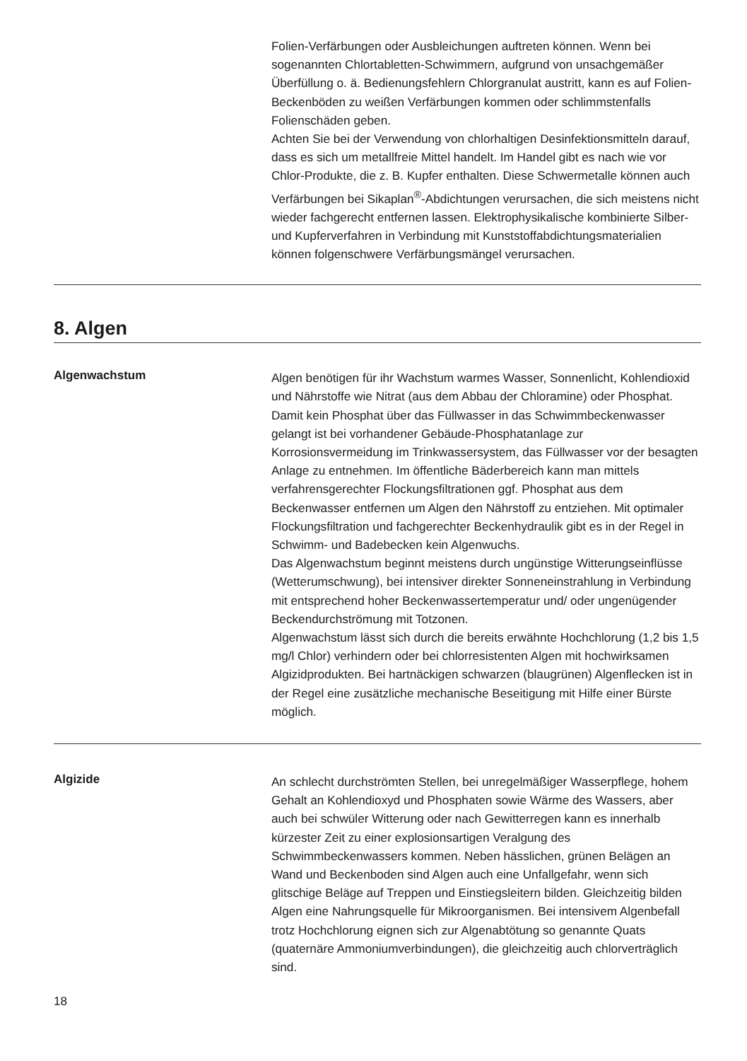Folien-Verfärbungen oder Ausbleichungen auftreten können. Wenn bei sogenannten Chlortabletten-Schwimmern, aufgrund von unsachgemäßer Überfüllung o. ä. Bedienungsfehlern Chlorgranulat austritt, kann es auf Folien-Beckenböden zu weißen Verfärbungen kommen oder schlimmstenfalls Folienschäden geben.
Achten Sie bei der Verwendung von chlorhaltigen Desinfektionsmitteln darauf, dass es sich um metallfreie Mittel handelt. Im Handel gibt es nach wie vor Chlor-Produkte, die z. B. Kupfer enthalten. Diese Schwermetalle können auch Verfärbungen bei Sikaplan<sup>®</sup>-Abdichtungen verursachen, die sich meistens nicht wieder fachgerecht entfernen lassen. Elektrophysikalische kombinierte Silber- und Kupferverfahren in Verbindung mit Kunststoffabdichtungsmaterialien können folgenschwere Verfärbungsmängel verursachen.
8. Algen
Algenwachstum
Algen benötigen für ihr Wachstum warmes Wasser, Sonnenlicht, Kohlendioxid und Nährstoffe wie Nitrat (aus dem Abbau der Chloramine) oder Phosphat. Damit kein Phosphat über das Füllwasser in das Schwimmbeckenwasser gelangt ist bei vorhandener Gebäude-Phosphatanlage zur Korrosionsvermeidung im Trinkwassersystem, das Füllwasser vor der besagten Anlage zu entnehmen. Im öffentliche Bäderbereich kann man mittels verfahrensgerechter Flockungsfiltrationen ggf. Phosphat aus dem Beckenwasser entfernen um Algen den Nährstoff zu entziehen. Mit optimaler Flockungsfiltration und fachgerechter Beckenhydraulik gibt es in der Regel in Schwimm- und Badebecken kein Algenwuchs.
Das Algenwachstum beginnt meistens durch ungünstige Witterungseinflüsse (Wetterumschwung), bei intensiver direkter Sonneneinstrahlung in Verbindung mit entsprechend hoher Beckenwassertemperatur und/ oder ungenügender Beckendurchströmung mit Totzonen.
Algenwachstum lässt sich durch die bereits erwähnte Hochchlorung (1,2 bis 1,5 mg/l Chlor) verhindern oder bei chlorresistenten Algen mit hochwirksamen Algizidprodukten. Bei hartnäckigen schwarzen (blaugrünen) Algenflecken ist in der Regel eine zusätzliche mechanische Beseitigung mit Hilfe einer Bürste möglich.
Algizide
An schlecht durchströmten Stellen, bei unregelmäßiger Wasserpflege, hohem Gehalt an Kohlendioxyd und Phosphaten sowie Wärme des Wassers, aber auch bei schwüler Witterung oder nach Gewitterregen kann es innerhalb kürzester Zeit zu einer explosionsartigen Veralgung des Schwimmbeckenwassers kommen. Neben hässlichen, grünen Belägen an Wand und Beckenboden sind Algen auch eine Unfallgefahr, wenn sich glitschige Beläge auf Treppen und Einstiegsleitern bilden. Gleichzeitig bilden Algen eine Nahrungsquelle für Mikroorganismen. Bei intensivem Algenbefall trotz Hochchlorung eignen sich zur Algenabtötung so genannte Quats (quaternäre Ammoniumverbindungen), die gleichzeitig auch chlorverträglich sind.
18